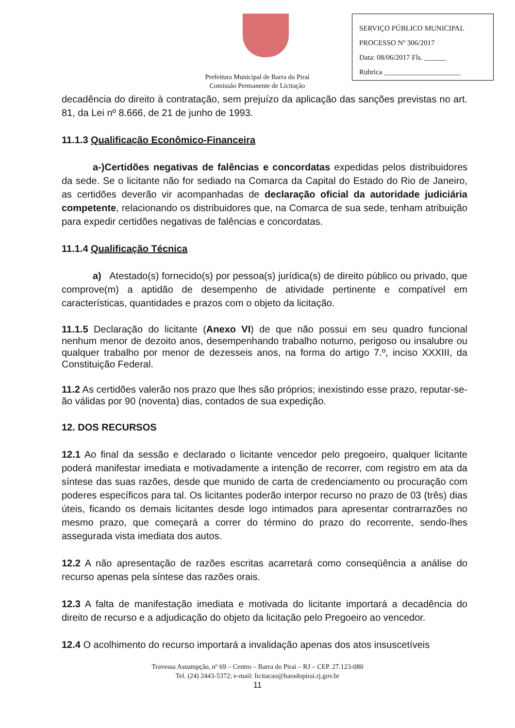SERVIÇO PÚBLICO MUNICIPAL
PROCESSO Nº 306/2017
Data: 08/06/2017 Fls. ______
Rubrica _____________________
Prefeitura Municipal de Barra do Piraí
Comissão Permanente de Licitação
decadência do direito à contratação, sem prejuízo da aplicação das sanções previstas no art. 81, da Lei nº 8.666, de 21 de junho de 1993.
11.1.3 Qualificação Econômico-Financeira
a-)Certidões negativas de falências e concordatas expedidas pelos distribuidores da sede. Se o licitante não for sediado na Comarca da Capital do Estado do Rio de Janeiro, as certidões deverão vir acompanhadas de declaração oficial da autoridade judiciária competente, relacionando os distribuidores que, na Comarca de sua sede, tenham atribuição para expedir certidões negativas de falências e concordatas.
11.1.4 Qualificação Técnica
a) Atestado(s) fornecido(s) por pessoa(s) jurídica(s) de direito público ou privado, que comprove(m) a aptidão de desempenho de atividade pertinente e compatível em características, quantidades e prazos com o objeto da licitação.
11.1.5 Declaração do licitante (Anexo VI) de que não possui em seu quadro funcional nenhum menor de dezoito anos, desempenhando trabalho noturno, perigoso ou insalubre ou qualquer trabalho por menor de dezesseis anos, na forma do artigo 7.º, inciso XXXIII, da Constituição Federal.
11.2 As certidões valerão nos prazo que lhes são próprios; inexistindo esse prazo, reputar-se-ão válidas por 90 (noventa) dias, contados de sua expedição.
12. DOS RECURSOS
12.1 Ao final da sessão e declarado o licitante vencedor pelo pregoeiro, qualquer licitante poderá manifestar imediata e motivadamente a intenção de recorrer, com registro em ata da síntese das suas razões, desde que munido de carta de credenciamento ou procuração com poderes específicos para tal. Os licitantes poderão interpor recurso no prazo de 03 (três) dias úteis, ficando os demais licitantes desde logo intimados para apresentar contrarrazões no mesmo prazo, que começará a correr do término do prazo do recorrente, sendo-lhes assegurada vista imediata dos autos.
12.2 A não apresentação de razões escritas acarretará como conseqüência a análise do recurso apenas pela síntese das razões orais.
12.3 A falta de manifestação imediata e motivada do licitante importará a decadência do direito de recurso e a adjudicação do objeto da licitação pelo Pregoeiro ao vencedor.
12.4 O acolhimento do recurso importará a invalidação apenas dos atos insuscetíveis
Travessa Assumpção, nº 69 – Centro – Barra do Piraí – RJ – CEP. 27.123-080
Tel. (24) 2443-5372; e-mail: licitacao@baradopirai.rj.gov.br
11